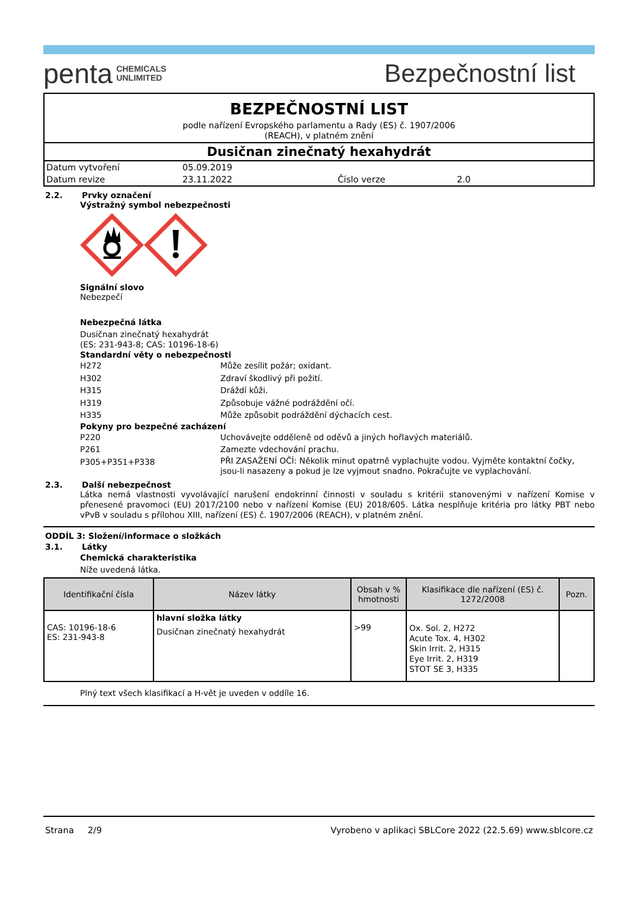penta CHEMICALS
UNLIMITED
Bezpečnostní list
BEZPEČNOSTNÍ LIST
podle nařízení Evropského parlamentu a Rady (ES) č. 1907/2006
(REACH), v platném znění
Dusičnan zinečnatý hexahydrát
Datum vytvoření 05.09.2019 Datum revize 23.11.2022 Číslo verze 2.0
2.2. Prvky označení
Výstražný symbol nebezpečnosti
Signální slovo
Nebezpečí
Nebezpečná látka
Dusičnan zinečnatý hexahydrát
(ES: 231-943-8; CAS: 10196-18-6)
Standardní věty o nebezpečnosti
H272 Může zesílit požár; oxidant.
H302 Zdraví škodlivý při požití.
H315 Dráždí kůži.
H319 Způsobuje vážné podráždění očí.
H335 Může způsobit podráždění dýchacích cest.
Pokyny pro bezpečné zacházení
P220 Uchovávejte odděleně od oděvů a jiných hořlavých materiálů.
P261 Zamezte vdechování prachu.
P305+P351+P338 PŘI ZASAŽENÍ OČÍ: Několik minut opatrně vyplachujte vodou. Vyjměte kontaktní čočky, jsou-li nasazeny a pokud je lze vyjmout snadno. Pokračujte ve vyplachování.
2.3. Další nebezpečnost
Látka nemá vlastnosti vyvolávající narušení endokrinní činnosti v souladu s kritérii stanovenými v nařízení Komise v přenesené pravomoci (EU) 2017/2100 nebo v nařízení Komise (EU) 2018/605. Látka nesplňuje kritéria pro látky PBT nebo vPvB v souladu s přílohou XIII, nařízení (ES) č. 1907/2006 (REACH), v platném znění.
ODDÍL 3: Složení/informace o složkách
3.1. Látky
Chemická charakteristika
Níže uvedená látka.
| Identifikační čísla | Název látky | Obsah v % hmotnosti | Klasifikace dle nařízení (ES) č. 1272/2008 | Pozn. |
| --- | --- | --- | --- | --- |
| CAS: 10196-18-6 ES: 231-943-8 | hlavní složka látky Dusičnan zinečnatý hexahydrát | >99 | Ox. Sol. 2, H272 Acute Tox. 4, H302 Skin Irrit. 2, H315 Eye Irrit. 2, H319 STOT SE 3, H335 | |
Plný text všech klasifikací a H-vět je uveden v oddíle 16.
Strana 2/9 Vyrobeno v aplikaci SBLCore 2022 (22.5.69) www.sblcore.cz